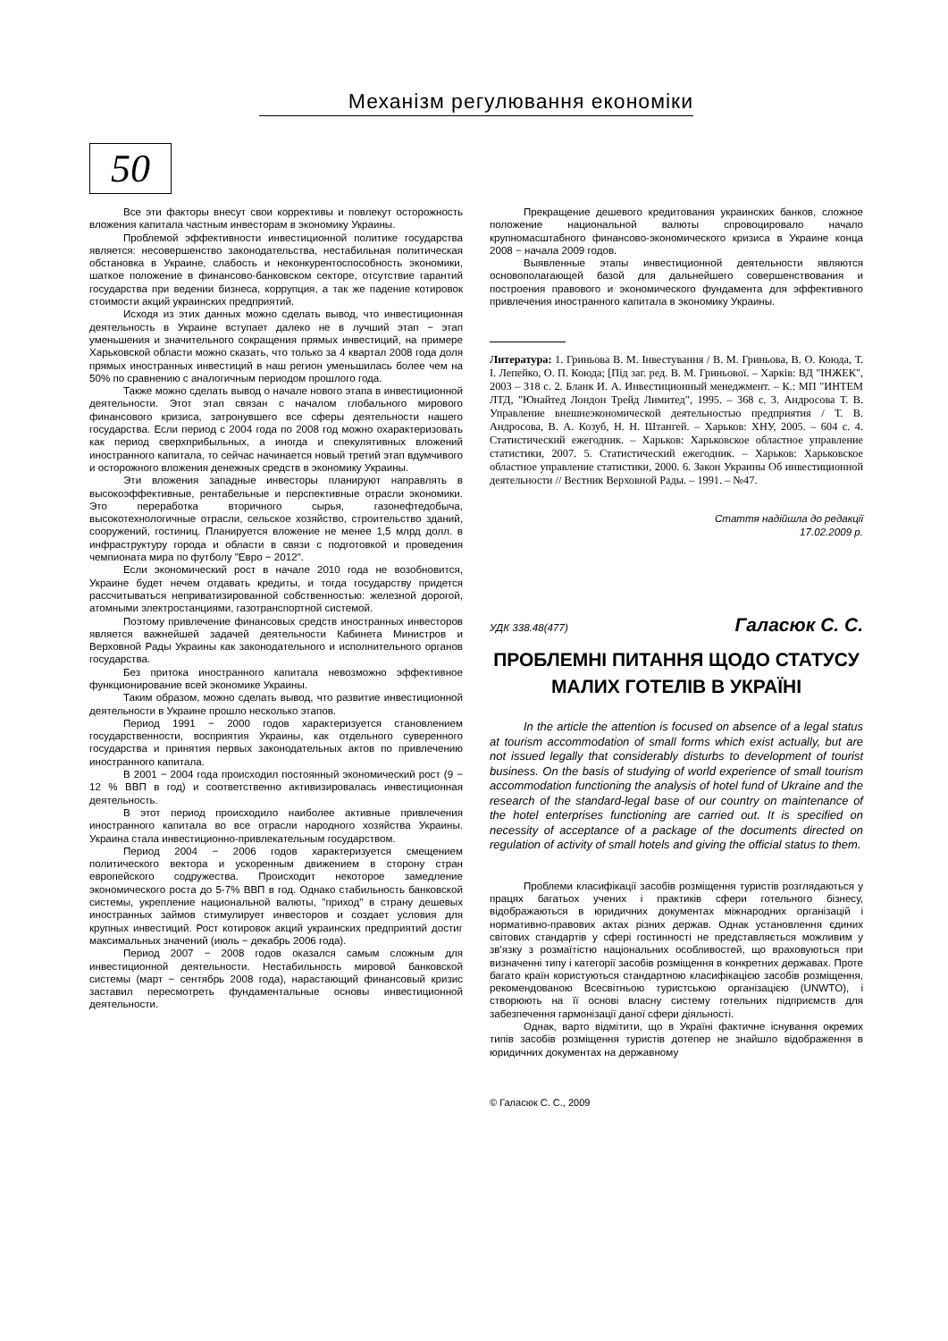Механізм регулювання економіки
50
Все эти факторы внесут свои коррективы и повлекут осторожность вложения капитала частным инвесторам в экономику Украины.
Проблемой эффективности инвестиционной политике государства является: несовершенство законодательства, нестабильная политическая обстановка в Украине, слабость и неконкурентоспособность экономики, шаткое положение в финансово-банковском секторе, отсутствие гарантий государства при ведении бизнеса, коррупция, а так же падение котировок стоимости акций украинских предприятий.
Исходя из этих данных можно сделать вывод, что инвестиционная деятельность в Украине вступает далеко не в лучший этап − этап уменьшения и значительного сокращения прямых инвестиций, на примере Харьковской области можно сказать, что только за 4 квартал 2008 года доля прямых иностранных инвестиций в наш регион уменьшилась более чем на 50% по сравнению с аналогичным периодом прошлого года.
Также можно сделать вывод о начале нового этапа в инвестиционной деятельности. Этот этап связан с началом глобального мирового финансового кризиса, затронувшего все сферы деятельности нашего государства. Если период с 2004 года по 2008 год можно охарактеризовать как период сверхприбыльных, а иногда и спекулятивных вложений иностранного капитала, то сейчас начинается новый третий этап вдумчивого и осторожного вложения денежных средств в экономику Украины.
Эти вложения западные инвесторы планируют направлять в высокоэффективные, рентабельные и перспективные отрасли экономики. Это переработка вторичного сырья, газонефтедобыча, высокотехнологичные отрасли, сельское хозяйство, строительство зданий, сооружений, гостиниц. Планируется вложение не менее 1,5 млрд долл. в инфраструктуру города и области в связи с подготовкой и проведения чемпионата мира по футболу "Евро − 2012".
Если экономический рост в начале 2010 года не возобновится, Украине будет нечем отдавать кредиты, и тогда государству придется рассчитываться неприватизированной собственностью: железной дорогой, атомными электростанциями, газотранспортной системой.
Поэтому привлечение финансовых средств иностранных инвесторов является важнейшей задачей деятельности Кабинета Министров и Верховной Рады Украины как законодательного и исполнительного органов государства.
Без притока иностранного капитала невозможно эффективное функционирование всей экономике Украины.
Таким образом, можно сделать вывод, что развитие инвестиционной деятельности в Украине прошло несколько этапов.
Период 1991 − 2000 годов характеризуется становлением государственности, восприятия Украины, как отдельного суверенного государства и принятия первых законодательных актов по привлечению иностранного капитала.
В 2001 − 2004 года происходил постоянный экономический рост (9 − 12 % ВВП в год) и соответственно активизировалась инвестиционная деятельность.
В этот период происходило наиболее активные привлечения иностранного капитала во все отрасли народного хозяйства Украины. Украина стала инвестиционно-привлекательным государством.
Период 2004 − 2006 годов характеризуется смещением политического вектора и ускоренным движением в сторону стран европейского содружества. Происходит некоторое замедление экономического роста до 5-7% ВВП в год. Однако стабильность банковской системы, укрепление национальной валюты, "приход" в страну дешевых иностранных займов стимулирует инвесторов и создает условия для крупных инвестиций. Рост котировок акций украинских предприятий достиг максимальных значений (июль − декабрь 2006 года).
Период 2007 − 2008 годов оказался самым сложным для инвестиционной деятельности. Нестабильность мировой банковской системы (март − сентябрь 2008 года), нарастающий финансовый кризис заставил пересмотреть фундаментальные основы инвестиционной деятельности.
Прекращение дешевого кредитования украинских банков, сложное положение национальной валюты спровоцировало начало крупномасштабного финансово-экономического кризиса в Украине конца 2008 − начала 2009 годов.
Выявленные этапы инвестиционной деятельности являются основополагающей базой для дальнейшего совершенствования и построения правового и экономического фундамента для эффективного привлечения иностранного капитала в экономику Украины.
Литература: 1. Гриньова В. М. Інвестування / В. М. Гриньова, В. О. Коюда, Т. І. Лепейко, О. П. Коюда; [Під заг. ред. В. М. Гриньової. – Харків: ВД "ІНЖЕК", 2003 – 318 с. 2. Бланк И. А. Инвестиционный менеджмент. – К.: МП "ИНТЕМ ЛТД, "Юнайтед Лондон Трейд Лимитед", 1995. – 368 с. 3. Андросова Т. В. Управление внешнеэкономической деятельностью предприятия / Т. В. Андросова, В. А. Козуб, Н. Н. Штангей. – Харьков: ХНУ, 2005. – 604 с. 4. Статистический ежегодник. – Харьков: Харьковское областное управление статистики, 2007. 5. Статистический ежегодник. – Харьков: Харьковское областное управление статистики, 2000. 6. Закон Украины Об инвестиционной деятельности // Вестник Верховной Рады. – 1991. – №47.
Стаття надійшла до редакції
17.02.2009 р.
УДК 338.48(477) Галасюк С. С.
ПРОБЛЕМНІ ПИТАННЯ ЩОДО СТАТУСУ МАЛИХ ГОТЕЛІВ В УКРАЇНІ
In the article the attention is focused on absence of a legal status at tourism accommodation of small forms which exist actually, but are not issued legally that considerably disturbs to development of tourist business. On the basis of studying of world experience of small tourism accommodation functioning the analysis of hotel fund of Ukraine and the research of the standard-legal base of our country on maintenance of the hotel enterprises functioning are carried out. It is specified on necessity of acceptance of a package of the documents directed on regulation of activity of small hotels and giving the official status to them.
Проблеми класифікації засобів розміщення туристів розглядаються у працях багатьох учених і практиків сфери готельного бізнесу, відображаються в юридичних документах міжнародних організацій і нормативно-правових актах різних держав. Однак установлення єдиних світових стандартів у сфері гостинності не представляється можливим у зв'язку з розмаїтістю національних особливостей, що враховуються при визначенні типу і категорії засобів розміщення в конкретних державах. Проте багато країн користуються стандартною класифікацією засобів розміщення, рекомендованою Всесвітньою туристською організацією (UNWTO), і створюють на її основі власну систему готельних підприємств для забезпечення гармонізації даної сфери діяльності.
Однак, варто відмітити, що в Україні фактичне існування окремих типів засобів розміщення туристів дотепер не знайшло відображення в юридичних документах на державному
© Галасюк С. С., 2009